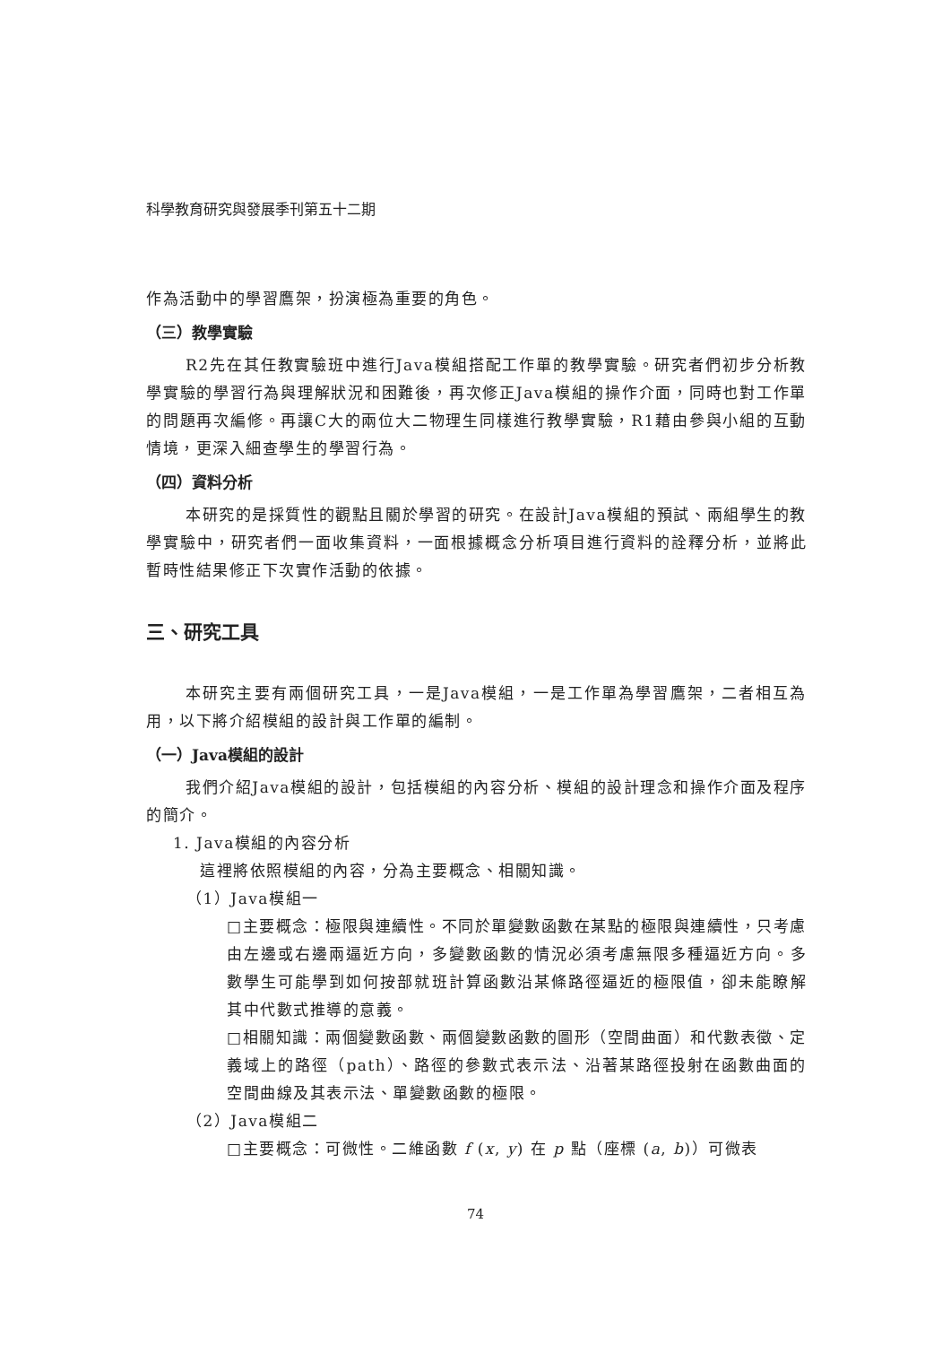科學教育研究與發展季刊第五十二期
作為活動中的學習鷹架，扮演極為重要的角色。
（三）教學實驗
R2先在其任教實驗班中進行Java模組搭配工作單的教學實驗。研究者們初步分析教學實驗的學習行為與理解狀況和困難後，再次修正Java模組的操作介面，同時也對工作單的問題再次編修。再讓C大的兩位大二物理生同樣進行教學實驗，R1藉由參與小組的互動情境，更深入細查學生的學習行為。
（四）資料分析
本研究的是採質性的觀點且關於學習的研究。在設計Java模組的預試、兩組學生的教學實驗中，研究者們一面收集資料，一面根據概念分析項目進行資料的詮釋分析，並將此暫時性結果修正下次實作活動的依據。
三、研究工具
本研究主要有兩個研究工具，一是Java模組，一是工作單為學習鷹架，二者相互為用，以下將介紹模組的設計與工作單的編制。
（一）Java模組的設計
我們介紹Java模組的設計，包括模組的內容分析、模組的設計理念和操作介面及程序的簡介。
1. Java模組的內容分析
這裡將依照模組的內容，分為主要概念、相關知識。
（1）Java模組一
□主要概念：極限與連續性。不同於單變數函數在某點的極限與連續性，只考慮由左邊或右邊兩逼近方向，多變數函數的情況必須考慮無限多種逼近方向。多數學生可能學到如何按部就班計算函數沿某條路徑逼近的極限值，卻未能瞭解其中代數式推導的意義。
□相關知識：兩個變數函數、兩個變數函數的圖形（空間曲面）和代數表徵、定義域上的路徑（path）、路徑的參數式表示法、沿著某路徑投射在函數曲面的空間曲線及其表示法、單變數函數的極限。
（2）Java模組二
□主要概念：可微性。二維函數 f (x, y) 在 p 點（座標 (a, b)）可微表
74